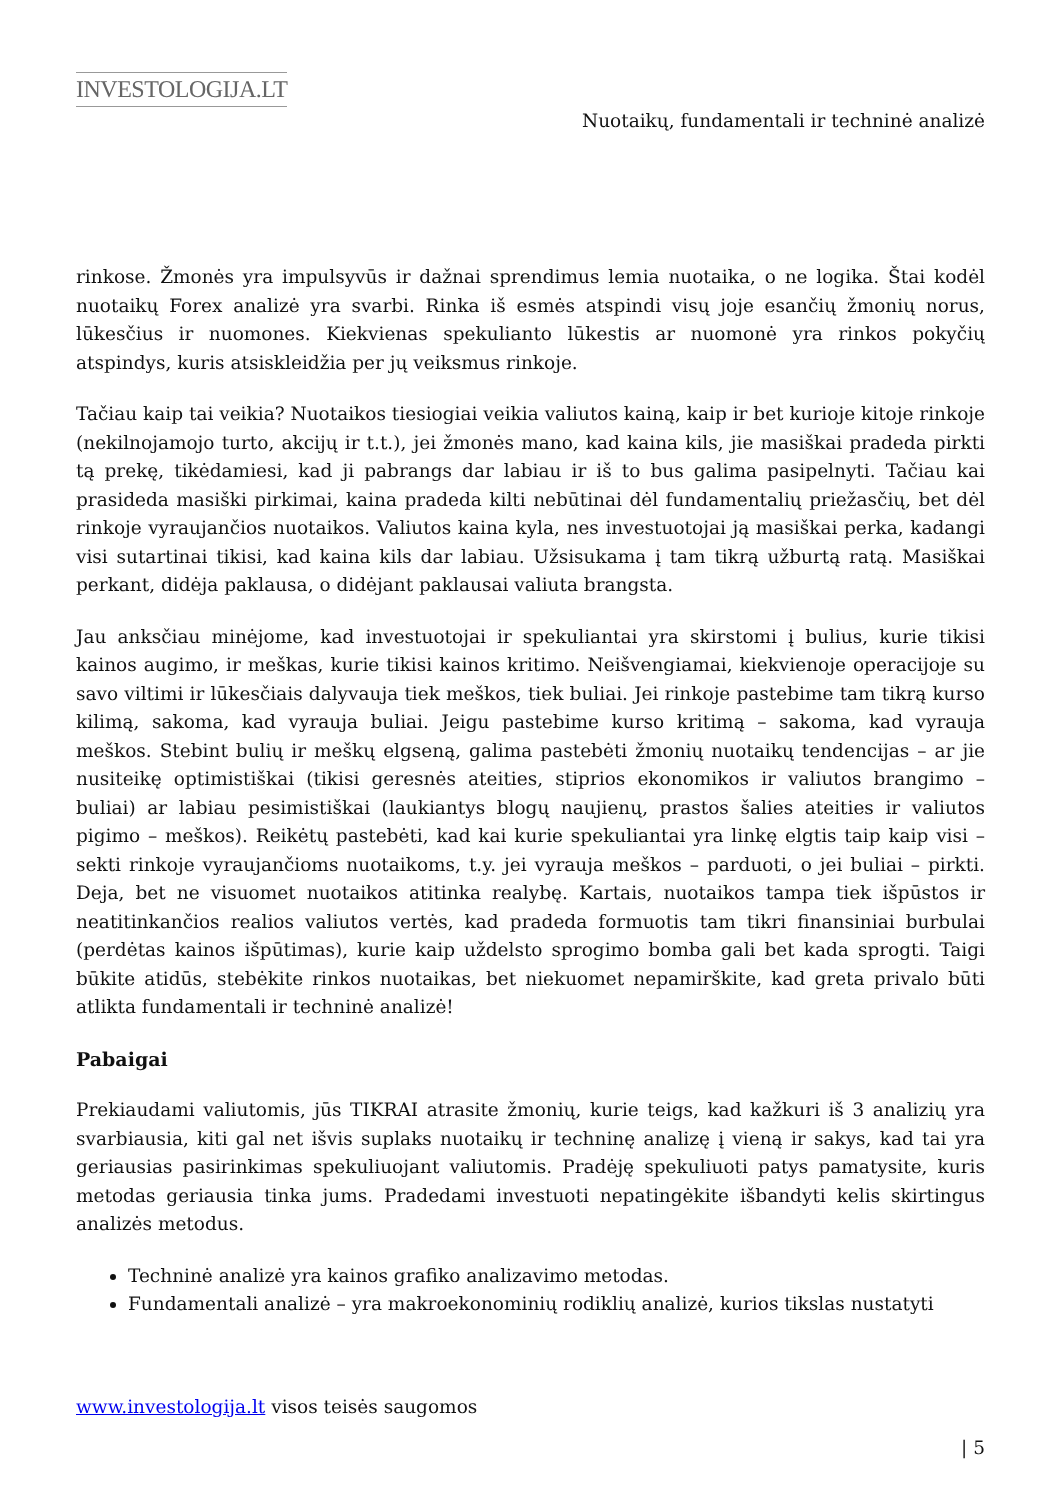INVESTOLOGIJA.LT
Nuotaikų, fundamentali ir techninė analizė
rinkose. Žmonės yra impulsyvūs ir dažnai sprendimus lemia nuotaika, o ne logika. Štai kodėl nuotaikų Forex analizė yra svarbi. Rinka iš esmės atspindi visų joje esančių žmonių norus, lūkesčius ir nuomones. Kiekvienas spekulianto lūkestis ar nuomonė yra rinkos pokyčių atspindys, kuris atsiskleidžia per jų veiksmus rinkoje.
Tačiau kaip tai veikia? Nuotaikos tiesiogiai veikia valiutos kainą, kaip ir bet kurioje kitoje rinkoje (nekilnojamojo turto, akcijų ir t.t.), jei žmonės mano, kad kaina kils, jie masiškai pradeda pirkti tą prekę, tikėdamiesi, kad ji pabrangs dar labiau ir iš to bus galima pasipelnyti. Tačiau kai prasideda masiški pirkimai, kaina pradeda kilti nebūtinai dėl fundamentalių priežasčių, bet dėl rinkoje vyraujančios nuotaikos. Valiutos kaina kyla, nes investuotojai ją masiškai perka, kadangi visi sutartinai tikisi, kad kaina kils dar labiau. Užsisukama į tam tikrą užburtą ratą. Masiškai perkant, didėja paklausa, o didėjant paklausai valiuta brangsta.
Jau anksčiau minėjome, kad investuotojai ir spekuliantai yra skirstomi į bulius, kurie tikisi kainos augimo, ir meškas, kurie tikisi kainos kritimo. Neišvengiamai, kiekvienoje operacijoje su savo viltimi ir lūkesčiais dalyvauja tiek meškos, tiek buliai. Jei rinkoje pastebime tam tikrą kurso kilimą, sakoma, kad vyrauja buliai. Jeigu pastebime kurso kritimą – sakoma, kad vyrauja meškos. Stebint bulių ir meškų elgseną, galima pastebėti žmonių nuotaikų tendencijas – ar jie nusiteikę optimistiškai (tikisi geresnės ateities, stiprios ekonomikos ir valiutos brangimo – buliai) ar labiau pesimistiškai (laukiantys blogų naujienų, prastos šalies ateities ir valiutos pigimo – meškos). Reikėtų pastebėti, kad kai kurie spekuliantai yra linkę elgtis taip kaip visi – sekti rinkoje vyraujančioms nuotaikoms, t.y. jei vyrauja meškos – parduoti, o jei buliai – pirkti. Deja, bet ne visuomet nuotaikos atitinka realybę. Kartais, nuotaikos tampa tiek išpūstos ir neatitinkančios realios valiutos vertės, kad pradeda formuotis tam tikri finansiniai burbulai (perdėtas kainos išpūtimas), kurie kaip uždelsto sprogimo bomba gali bet kada sprogti. Taigi būkite atidūs, stebėkite rinkos nuotaikas, bet niekuomet nepamirškite, kad greta privalo būti atlikta fundamentali ir techninė analizė!
Pabaigai
Prekiaudami valiutomis, jūs TIKRAI atrasite žmonių, kurie teigs, kad kažkuri iš 3 analizių yra svarbiausia, kiti gal net išvis suplaks nuotaikų ir techninę analizę į vieną ir sakys, kad tai yra geriausias pasirinkimas spekuliuojant valiutomis. Pradėję spekuliuoti patys pamatysite, kuris metodas geriausia tinka jums. Pradedami investuoti nepatingėkite išbandyti kelis skirtingus analizės metodus.
Techninė analizė yra kainos grafiko analizavimo metodas.
Fundamentali analizė – yra makroekonominių rodiklių analizė, kurios tikslas nustatyti
www.investologija.lt visos teisės saugomos
| 5